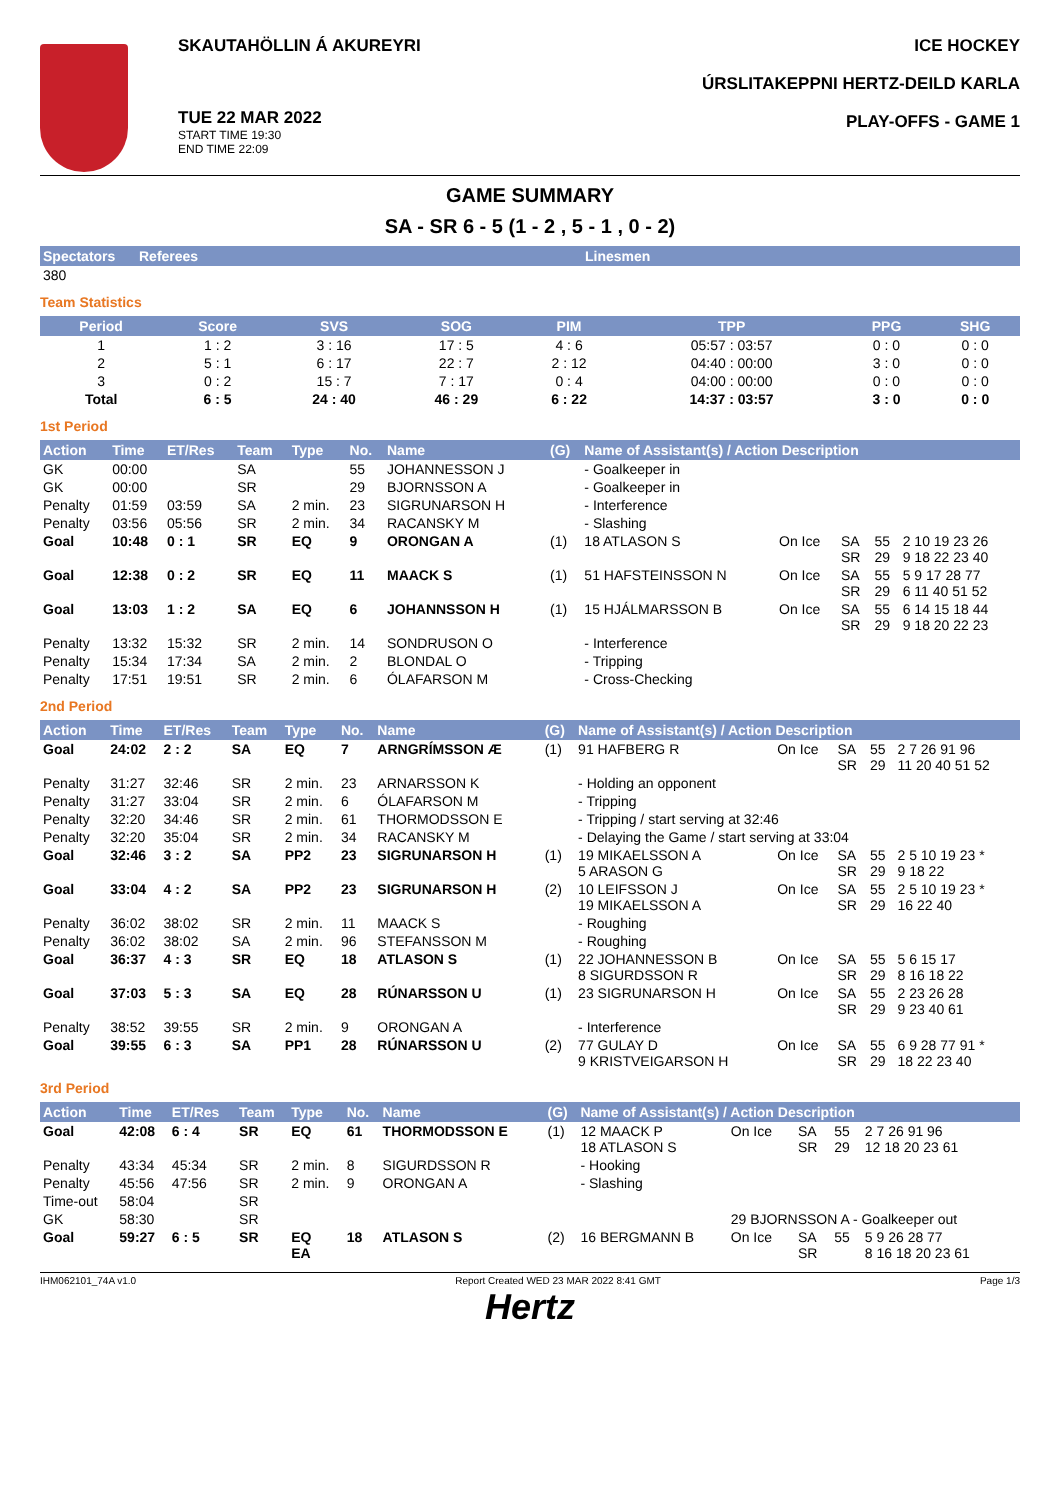SKAUTAHÖLLIN Á AKUREYRI
TUE 22 MAR 2022
START TIME 19:30
END TIME 22:09
ICE HOCKEY
ÚRSLITAKEPPNI HERTZ-DEILD KARLA
PLAY-OFFS - GAME 1
GAME SUMMARY
SA - SR 6 - 5 (1 - 2 , 5 - 1 , 0 - 2)
| Spectators | Referees | Linesmen |
| --- | --- | --- |
| 380 | | |
Team Statistics
| Period | Score | SVS | SOG | PIM | TPP | PPG | SHG |
| --- | --- | --- | --- | --- | --- | --- | --- |
| 1 | 1 : 2 | 3 : 16 | 17 : 5 | 4 : 6 | 05:57 : 03:57 | 0 : 0 | 0 : 0 |
| 2 | 5 : 1 | 6 : 17 | 22 : 7 | 2 : 12 | 04:40 : 00:00 | 3 : 0 | 0 : 0 |
| 3 | 0 : 2 | 15 : 7 | 7 : 17 | 0 : 4 | 04:00 : 00:00 | 0 : 0 | 0 : 0 |
| Total | 6 : 5 | 24 : 40 | 46 : 29 | 6 : 22 | 14:37 : 03:57 | 3 : 0 | 0 : 0 |
1st Period
| Action | Time | ET/Res | Team | Type | No. | Name | (G) | Name of Assistant(s) / Action Description | | | | |
| --- | --- | --- | --- | --- | --- | --- | --- | --- | --- | --- | --- | --- |
| GK | 00:00 | | SA | | 55 | JOHANNESSON J | | - Goalkeeper in | | | | |
| GK | 00:00 | | SR | | 29 | BJORNSSON A | | - Goalkeeper in | | | | |
| Penalty | 01:59 | 03:59 | SA | 2 min. | 23 | SIGRUNARSON H | | - Interference | | | | |
| Penalty | 03:56 | 05:56 | SR | 2 min. | 34 | RACANSKY M | | - Slashing | | | | |
| Goal | 10:48 | 0 : 1 | SR | EQ | 9 | ORONGAN A | (1) | 18 ATLASON S | On Ice | SA SR | 55 29 | 2 10 19 23 26 9 18 22 23 40 |
| Goal | 12:38 | 0 : 2 | SR | EQ | 11 | MAACK S | (1) | 51 HAFSTEINSSON N | On Ice | SA SR | 55 29 | 5 9 17 28 77 6 11 40 51 52 |
| Goal | 13:03 | 1 : 2 | SA | EQ | 6 | JOHANNSSON H | (1) | 15 HJÁLMARSSON B | On Ice | SA SR | 55 29 | 6 14 15 18 44 9 18 20 22 23 |
| Penalty | 13:32 | 15:32 | SR | 2 min. | 14 | SONDRUSON O | | - Interference | | | | |
| Penalty | 15:34 | 17:34 | SA | 2 min. | 2 | BLONDAL O | | - Tripping | | | | |
| Penalty | 17:51 | 19:51 | SR | 2 min. | 6 | ÓLAFARSON M | | - Cross-Checking | | | | |
2nd Period
| Action | Time | ET/Res | Team | Type | No. | Name | (G) | Name of Assistant(s) / Action Description | | | | |
| --- | --- | --- | --- | --- | --- | --- | --- | --- | --- | --- | --- | --- |
| Goal | 24:02 | 2 : 2 | SA | EQ | 7 | ARNGRÍMSSON Æ | (1) | 91 HAFBERG R | On Ice | SA SR | 55 29 | 2 7 26 91 96 11 20 40 51 52 |
| Penalty | 31:27 | 32:46 | SR | 2 min. | 23 | ARNARSSON K | | - Holding an opponent | | | | |
| Penalty | 31:27 | 33:04 | SR | 2 min. | 6 | ÓLAFARSON M | | - Tripping | | | | |
| Penalty | 32:20 | 34:46 | SR | 2 min. | 61 | THORMODSSON E | | - Tripping / start serving at 32:46 | | | | |
| Penalty | 32:20 | 35:04 | SR | 2 min. | 34 | RACANSKY M | | - Delaying the Game / start serving at 33:04 | | | | |
| Goal | 32:46 | 3 : 2 | SA | PP2 | 23 | SIGRUNARSON H | (1) | 19 MIKAELSSON A 5 ARASON G | On Ice | SA SR | 55 29 | 2 5 10 19 23 * 9 18 22 |
| Goal | 33:04 | 4 : 2 | SA | PP2 | 23 | SIGRUNARSON H | (2) | 10 LEIFSSON J 19 MIKAELSSON A | On Ice | SA SR | 55 29 | 2 5 10 19 23 * 16 22 40 |
| Penalty | 36:02 | 38:02 | SR | 2 min. | 11 | MAACK S | | - Roughing | | | | |
| Penalty | 36:02 | 38:02 | SA | 2 min. | 96 | STEFANSSON M | | - Roughing | | | | |
| Goal | 36:37 | 4 : 3 | SR | EQ | 18 | ATLASON S | (1) | 22 JOHANNESSON B 8 SIGURDSSON R | On Ice | SA SR | 55 29 | 5 6 15 17 8 16 18 22 |
| Goal | 37:03 | 5 : 3 | SA | EQ | 28 | RÚNARSSON U | (1) | 23 SIGRUNARSON H | On Ice | SA SR | 55 29 | 2 23 26 28 9 23 40 61 |
| Penalty | 38:52 | 39:55 | SR | 2 min. | 9 | ORONGAN A | | - Interference | | | | |
| Goal | 39:55 | 6 : 3 | SA | PP1 | 28 | RÚNARSSON U | (2) | 77 GULAY D 9 KRISTVEIGARSON H | On Ice | SA SR | 55 29 | 6 9 28 77 91 * 18 22 23 40 |
3rd Period
| Action | Time | ET/Res | Team | Type | No. | Name | (G) | Name of Assistant(s) / Action Description | | | | |
| --- | --- | --- | --- | --- | --- | --- | --- | --- | --- | --- | --- | --- |
| Goal | 42:08 | 6 : 4 | SR | EQ | 61 | THORMODSSON E | (1) | 12 MAACK P 18 ATLASON S | On Ice | SA SR | 55 29 | 2 7 26 91 96 12 18 20 23 61 |
| Penalty | 43:34 | 45:34 | SR | 2 min. | 8 | SIGURDSSON R | | - Hooking | | | | |
| Penalty | 45:56 | 47:56 | SR | 2 min. | 9 | ORONGAN A | | - Slashing | | | | |
| Time-out | 58:04 | | SR | | | | | | | | | |
| GK | 58:30 | | SR | | | | | | 29 BJORNSSON A - Goalkeeper out | | | |
| Goal | 59:27 | 6 : 5 | SR | EQ EA | 18 | ATLASON S | (2) | 16 BERGMANN B | On Ice | SA SR | 55 | 5 9 26 28 77 8 16 18 20 23 61 |
IHM062101_74A v1.0 Report Created WED 23 MAR 2022 8:41 GMT Page 1/3
Hertz